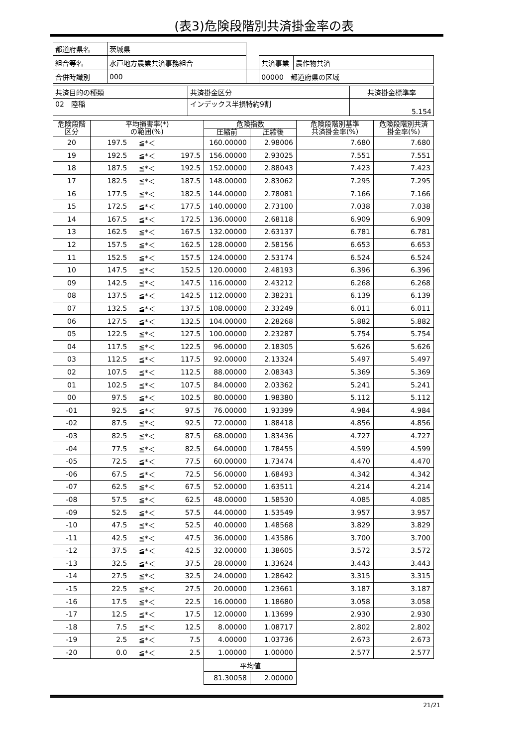(表3)危険段階別共済掛金率の表
| 都道府県名 | 茨城県 | | | |
| 組合等名 | 水戸地方農業共済事務組合 | | 共済事業 | 農作物共済 |
| 合併時識別 | 000 | | 00000 都道府県の区域 | |
| 共済目的の種類 | 共済掛金区分 | 共済掛金標準率 |
| 02 陸稲 | インデックス半損特約9割 | 5.154 |
| 危険段階 区分 | 平均損害率(*) の範囲(%) | | | 危険指数 | | 危険段階別基準 共済掛金率(%) | 危険段階別共済 掛金率(%) |
| --- | --- | --- | --- | --- | --- | --- | --- |
| | | | | 圧縮前 | 圧縮後 | | |
| 20 | 197.5 | ≦*＜ | | 160.00000 | 2.98006 | 7.680 | 7.680 |
| 19 | 192.5 | ≦*＜ | 197.5 | 156.00000 | 2.93025 | 7.551 | 7.551 |
| 18 | 187.5 | ≦*＜ | 192.5 | 152.00000 | 2.88043 | 7.423 | 7.423 |
| 17 | 182.5 | ≦*＜ | 187.5 | 148.00000 | 2.83062 | 7.295 | 7.295 |
| 16 | 177.5 | ≦*＜ | 182.5 | 144.00000 | 2.78081 | 7.166 | 7.166 |
| 15 | 172.5 | ≦*＜ | 177.5 | 140.00000 | 2.73100 | 7.038 | 7.038 |
| 14 | 167.5 | ≦*＜ | 172.5 | 136.00000 | 2.68118 | 6.909 | 6.909 |
| 13 | 162.5 | ≦*＜ | 167.5 | 132.00000 | 2.63137 | 6.781 | 6.781 |
| 12 | 157.5 | ≦*＜ | 162.5 | 128.00000 | 2.58156 | 6.653 | 6.653 |
| 11 | 152.5 | ≦*＜ | 157.5 | 124.00000 | 2.53174 | 6.524 | 6.524 |
| 10 | 147.5 | ≦*＜ | 152.5 | 120.00000 | 2.48193 | 6.396 | 6.396 |
| 09 | 142.5 | ≦*＜ | 147.5 | 116.00000 | 2.43212 | 6.268 | 6.268 |
| 08 | 137.5 | ≦*＜ | 142.5 | 112.00000 | 2.38231 | 6.139 | 6.139 |
| 07 | 132.5 | ≦*＜ | 137.5 | 108.00000 | 2.33249 | 6.011 | 6.011 |
| 06 | 127.5 | ≦*＜ | 132.5 | 104.00000 | 2.28268 | 5.882 | 5.882 |
| 05 | 122.5 | ≦*＜ | 127.5 | 100.00000 | 2.23287 | 5.754 | 5.754 |
| 04 | 117.5 | ≦*＜ | 122.5 | 96.00000 | 2.18305 | 5.626 | 5.626 |
| 03 | 112.5 | ≦*＜ | 117.5 | 92.00000 | 2.13324 | 5.497 | 5.497 |
| 02 | 107.5 | ≦*＜ | 112.5 | 88.00000 | 2.08343 | 5.369 | 5.369 |
| 01 | 102.5 | ≦*＜ | 107.5 | 84.00000 | 2.03362 | 5.241 | 5.241 |
| 00 | 97.5 | ≦*＜ | 102.5 | 80.00000 | 1.98380 | 5.112 | 5.112 |
| -01 | 92.5 | ≦*＜ | 97.5 | 76.00000 | 1.93399 | 4.984 | 4.984 |
| -02 | 87.5 | ≦*＜ | 92.5 | 72.00000 | 1.88418 | 4.856 | 4.856 |
| -03 | 82.5 | ≦*＜ | 87.5 | 68.00000 | 1.83436 | 4.727 | 4.727 |
| -04 | 77.5 | ≦*＜ | 82.5 | 64.00000 | 1.78455 | 4.599 | 4.599 |
| -05 | 72.5 | ≦*＜ | 77.5 | 60.00000 | 1.73474 | 4.470 | 4.470 |
| -06 | 67.5 | ≦*＜ | 72.5 | 56.00000 | 1.68493 | 4.342 | 4.342 |
| -07 | 62.5 | ≦*＜ | 67.5 | 52.00000 | 1.63511 | 4.214 | 4.214 |
| -08 | 57.5 | ≦*＜ | 62.5 | 48.00000 | 1.58530 | 4.085 | 4.085 |
| -09 | 52.5 | ≦*＜ | 57.5 | 44.00000 | 1.53549 | 3.957 | 3.957 |
| -10 | 47.5 | ≦*＜ | 52.5 | 40.00000 | 1.48568 | 3.829 | 3.829 |
| -11 | 42.5 | ≦*＜ | 47.5 | 36.00000 | 1.43586 | 3.700 | 3.700 |
| -12 | 37.5 | ≦*＜ | 42.5 | 32.00000 | 1.38605 | 3.572 | 3.572 |
| -13 | 32.5 | ≦*＜ | 37.5 | 28.00000 | 1.33624 | 3.443 | 3.443 |
| -14 | 27.5 | ≦*＜ | 32.5 | 24.00000 | 1.28642 | 3.315 | 3.315 |
| -15 | 22.5 | ≦*＜ | 27.5 | 20.00000 | 1.23661 | 3.187 | 3.187 |
| -16 | 17.5 | ≦*＜ | 22.5 | 16.00000 | 1.18680 | 3.058 | 3.058 |
| -17 | 12.5 | ≦*＜ | 17.5 | 12.00000 | 1.13699 | 2.930 | 2.930 |
| -18 | 7.5 | ≦*＜ | 12.5 | 8.00000 | 1.08717 | 2.802 | 2.802 |
| -19 | 2.5 | ≦*＜ | 7.5 | 4.00000 | 1.03736 | 2.673 | 2.673 |
| -20 | 0.0 | ≦*＜ | 2.5 | 1.00000 | 1.00000 | 2.577 | 2.577 |
| | | | | 平均値 | | | |
| | | | | 81.30058 | 2.00000 | | |
21/21